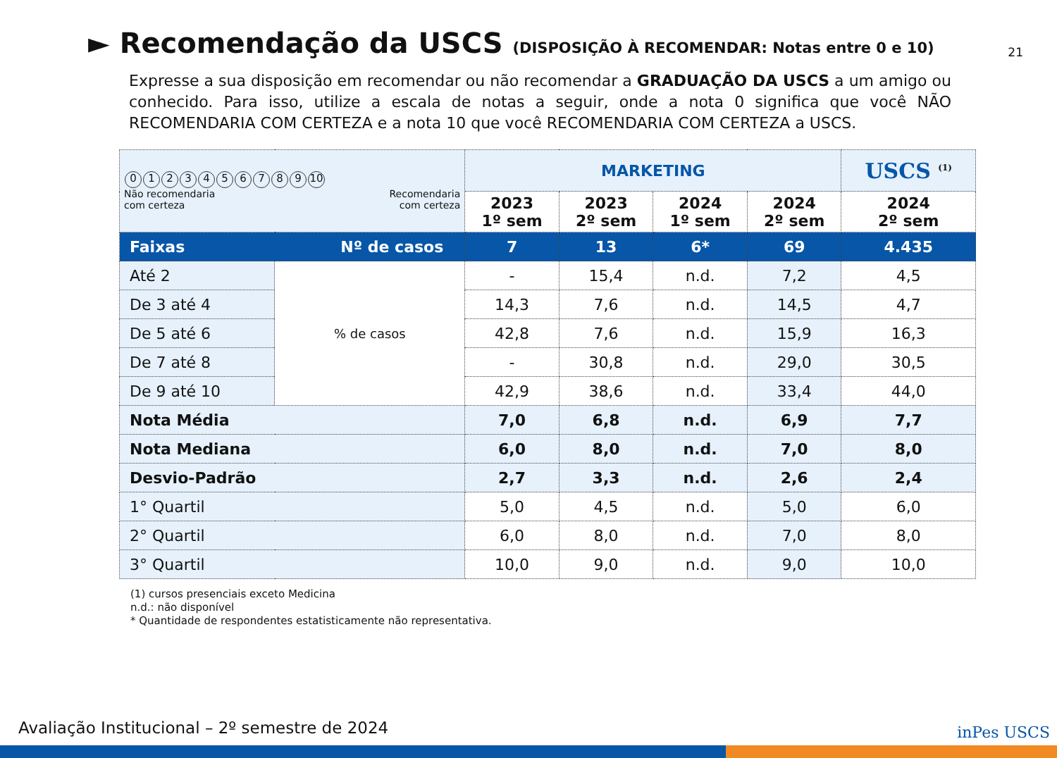21
► Recomendação da USCS (DISPOSIÇÃO À RECOMENDAR: Notas entre 0 e 10)
Expresse a sua disposição em recomendar ou não recomendar a GRADUAÇÃO DA USCS a um amigo ou conhecido. Para isso, utilize a escala de notas a seguir, onde a nota 0 significa que você NÃO RECOMENDARIA COM CERTEZA e a nota 10 que você RECOMENDARIA COM CERTEZA a USCS.
| 0 1 2 3 4 5 6 7 8 9 10 Recomendaria com certeza Não recomendaria com certeza | | MARKETING | | | | USCS <sup>(1)</sup> |
| | | 2023 1º sem | 2023 2º sem | 2024 1º sem | 2024 2º sem | 2024 2º sem |
| Faixas | Nº de casos | 7 | 13 | 6* | 69 | 4.435 |
| Até 2 | % de casos | - | 15,4 | n.d. | 7,2 | 4,5 |
| De 3 até 4 | | 14,3 | 7,6 | n.d. | 14,5 | 4,7 |
| De 5 até 6 | | 42,8 | 7,6 | n.d. | 15,9 | 16,3 |
| De 7 até 8 | | - | 30,8 | n.d. | 29,0 | 30,5 |
| De 9 até 10 | | 42,9 | 38,6 | n.d. | 33,4 | 44,0 |
| Nota Média | | 7,0 | 6,8 | n.d. | 6,9 | 7,7 |
| Nota Mediana | | 6,0 | 8,0 | n.d. | 7,0 | 8,0 |
| Desvio-Padrão | | 2,7 | 3,3 | n.d. | 2,6 | 2,4 |
| 1° Quartil | | 5,0 | 4,5 | n.d. | 5,0 | 6,0 |
| 2° Quartil | | 6,0 | 8,0 | n.d. | 7,0 | 8,0 |
| 3° Quartil | | 10,0 | 9,0 | n.d. | 9,0 | 10,0 |
(1) cursos presenciais exceto Medicina
n.d.: não disponível
* Quantidade de respondentes estatisticamente não representativa.
Avaliação Institucional – 2º semestre de 2024
inPes USCS